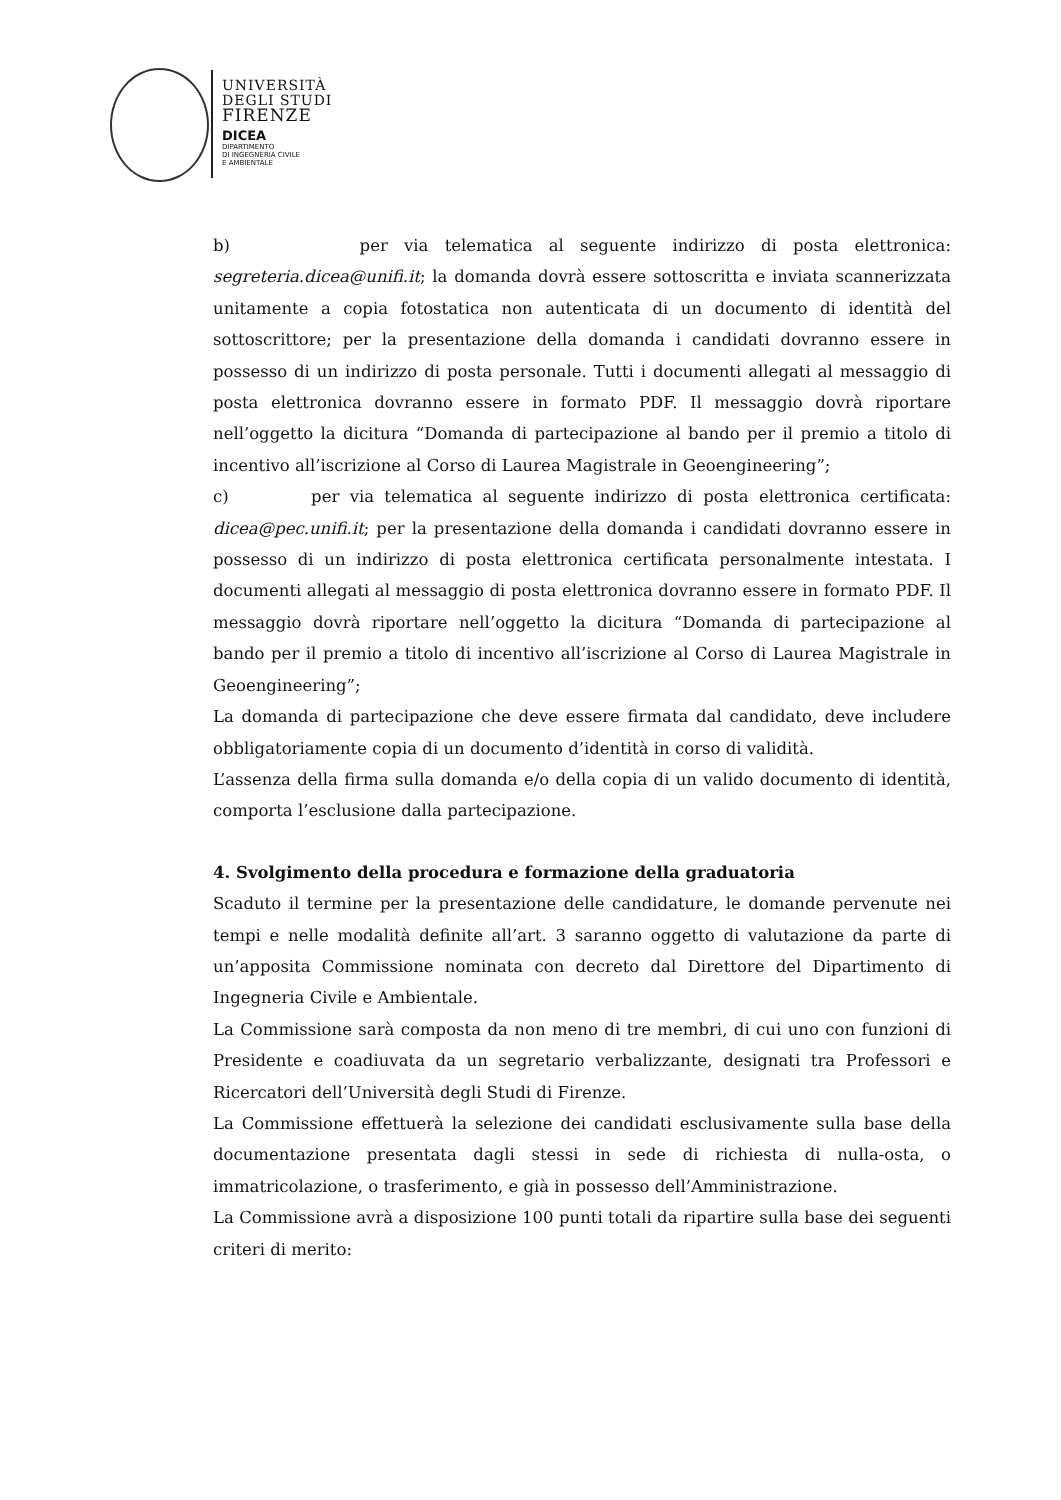UNIVERSITÀ
DEGLI STUDI
FIRENZE
DICEA
DIPARTIMENTO
DI INGEGNERIA CIVILE
E AMBIENTALE
b) per via telematica al seguente indirizzo di posta elettronica: segreteria.dicea@unifi.it; la domanda dovrà essere sottoscritta e inviata scannerizzata unitamente a copia fotostatica non autenticata di un documento di identità del sottoscrittore; per la presentazione della domanda i candidati dovranno essere in possesso di un indirizzo di posta personale. Tutti i documenti allegati al messaggio di posta elettronica dovranno essere in formato PDF. Il messaggio dovrà riportare nell’oggetto la dicitura “Domanda di partecipazione al bando per il premio a titolo di incentivo all’iscrizione al Corso di Laurea Magistrale in Geoengineering”;
c) per via telematica al seguente indirizzo di posta elettronica certificata: dicea@pec.unifi.it; per la presentazione della domanda i candidati dovranno essere in possesso di un indirizzo di posta elettronica certificata personalmente intestata. I documenti allegati al messaggio di posta elettronica dovranno essere in formato PDF. Il messaggio dovrà riportare nell’oggetto la dicitura “Domanda di partecipazione al bando per il premio a titolo di incentivo all’iscrizione al Corso di Laurea Magistrale in Geoengineering”;
La domanda di partecipazione che deve essere firmata dal candidato, deve includere obbligatoriamente copia di un documento d’identità in corso di validità.
L’assenza della firma sulla domanda e/o della copia di un valido documento di identità, comporta l’esclusione dalla partecipazione.
4. Svolgimento della procedura e formazione della graduatoria
Scaduto il termine per la presentazione delle candidature, le domande pervenute nei tempi e nelle modalità definite all’art. 3 saranno oggetto di valutazione da parte di un’apposita Commissione nominata con decreto dal Direttore del Dipartimento di Ingegneria Civile e Ambientale.
La Commissione sarà composta da non meno di tre membri, di cui uno con funzioni di Presidente e coadiuvata da un segretario verbalizzante, designati tra Professori e Ricercatori dell’Università degli Studi di Firenze.
La Commissione effettuerà la selezione dei candidati esclusivamente sulla base della documentazione presentata dagli stessi in sede di richiesta di nulla-osta, o immatricolazione, o trasferimento, e già in possesso dell’Amministrazione.
La Commissione avrà a disposizione 100 punti totali da ripartire sulla base dei seguenti criteri di merito: